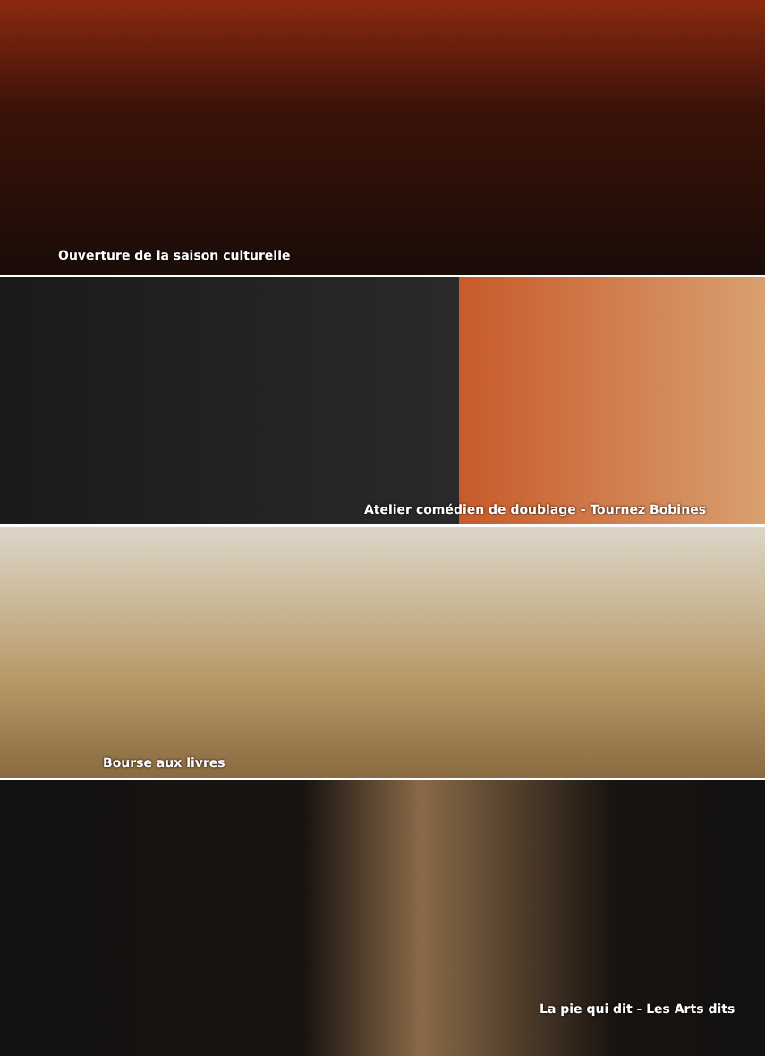Ouverture de la saison culturelle
Atelier comédien de doublage - Tournez Bobines
Bourse aux livres
La pie qui dit - Les Arts dits